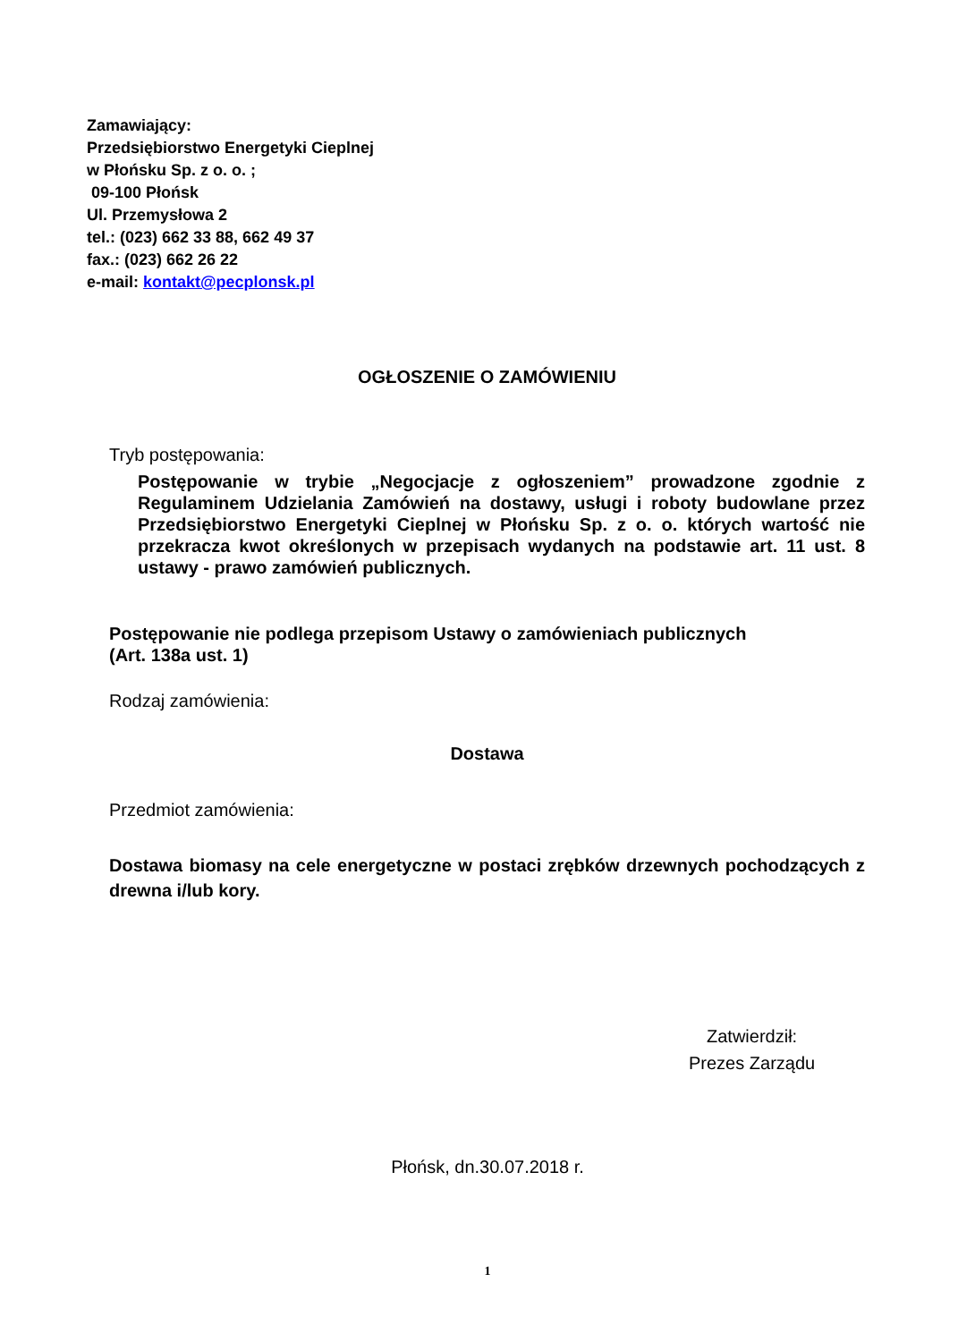Zamawiający:
Przedsiębiorstwo Energetyki Cieplnej
w Płońsku Sp. z o. o. ;
09-100 Płońsk
Ul. Przemysłowa 2
tel.: (023) 662 33 88, 662 49 37
fax.: (023) 662 26 22
e-mail: kontakt@pecplonsk.pl
OGŁOSZENIE O ZAMÓWIENIU
Tryb postępowania:
Postępowanie w trybie „Negocjacje z ogłoszeniem” prowadzone zgodnie z Regulaminem Udzielania Zamówień na dostawy, usługi i roboty budowlane przez Przedsiębiorstwo Energetyki Cieplnej w Płońsku Sp. z o. o. których wartość nie przekracza kwot określonych w przepisach wydanych na podstawie art. 11 ust. 8 ustawy - prawo zamówień publicznych.
Postępowanie nie podlega przepisom Ustawy o zamówieniach publicznych
(Art. 138a ust. 1)
Rodzaj zamówienia:
Dostawa
Przedmiot zamówienia:
Dostawa biomasy na cele energetyczne w postaci zrębków drzewnych pochodzących z drewna i/lub kory.
Zatwierdził:
Prezes Zarządu
Płońsk, dn.30.07.2018 r.
1